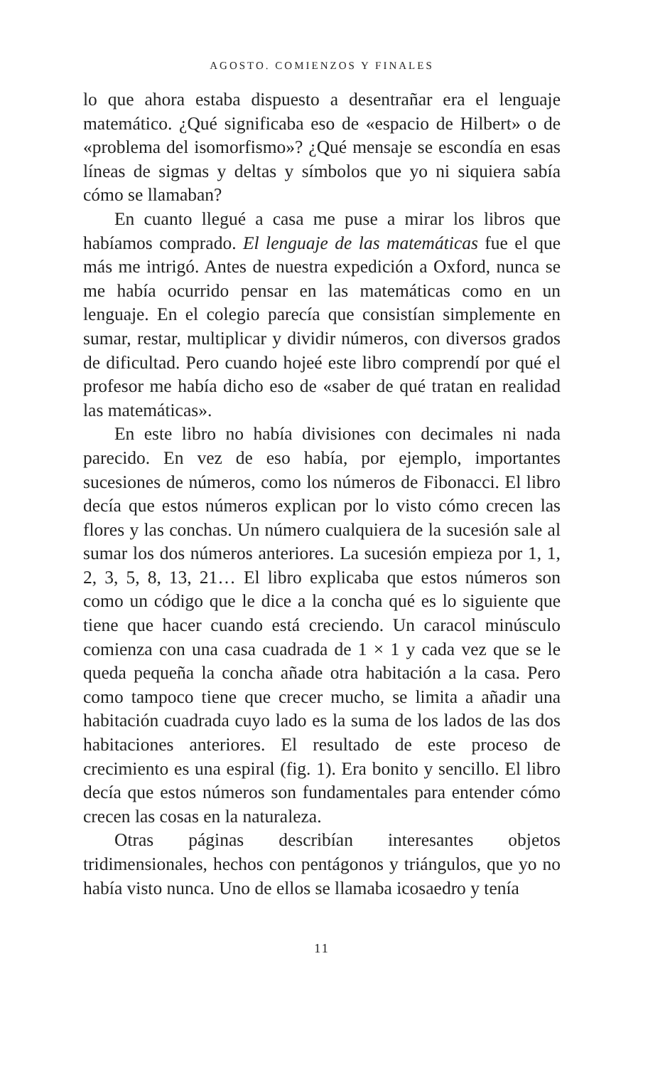AGOSTO. COMIENZOS Y FINALES
lo que ahora estaba dispuesto a desentrañar era el lenguaje matemático. ¿Qué significaba eso de «espacio de Hilbert» o de «problema del isomorfismo»? ¿Qué mensaje se escondía en esas líneas de sigmas y deltas y símbolos que yo ni siquiera sabía cómo se llamaban?
En cuanto llegué a casa me puse a mirar los libros que habíamos comprado. El lenguaje de las matemáticas fue el que más me intrigó. Antes de nuestra expedición a Oxford, nunca se me había ocurrido pensar en las matemáticas como en un lenguaje. En el colegio parecía que consistían simplemente en sumar, restar, multiplicar y dividir números, con diversos grados de dificultad. Pero cuando hojeé este libro comprendí por qué el profesor me había dicho eso de «saber de qué tratan en realidad las matemáticas».
En este libro no había divisiones con decimales ni nada parecido. En vez de eso había, por ejemplo, importantes sucesiones de números, como los números de Fibonacci. El libro decía que estos números explican por lo visto cómo crecen las flores y las conchas. Un número cualquiera de la sucesión sale al sumar los dos números anteriores. La sucesión empieza por 1, 1, 2, 3, 5, 8, 13, 21… El libro explicaba que estos números son como un código que le dice a la concha qué es lo siguiente que tiene que hacer cuando está creciendo. Un caracol minúsculo comienza con una casa cuadrada de 1 × 1 y cada vez que se le queda pequeña la concha añade otra habitación a la casa. Pero como tampoco tiene que crecer mucho, se limita a añadir una habitación cuadrada cuyo lado es la suma de los lados de las dos habitaciones anteriores. El resultado de este proceso de crecimiento es una espiral (fig. 1). Era bonito y sencillo. El libro decía que estos números son fundamentales para entender cómo crecen las cosas en la naturaleza.
Otras páginas describían interesantes objetos tridimensionales, hechos con pentágonos y triángulos, que yo no había visto nunca. Uno de ellos se llamaba icosaedro y tenía
11